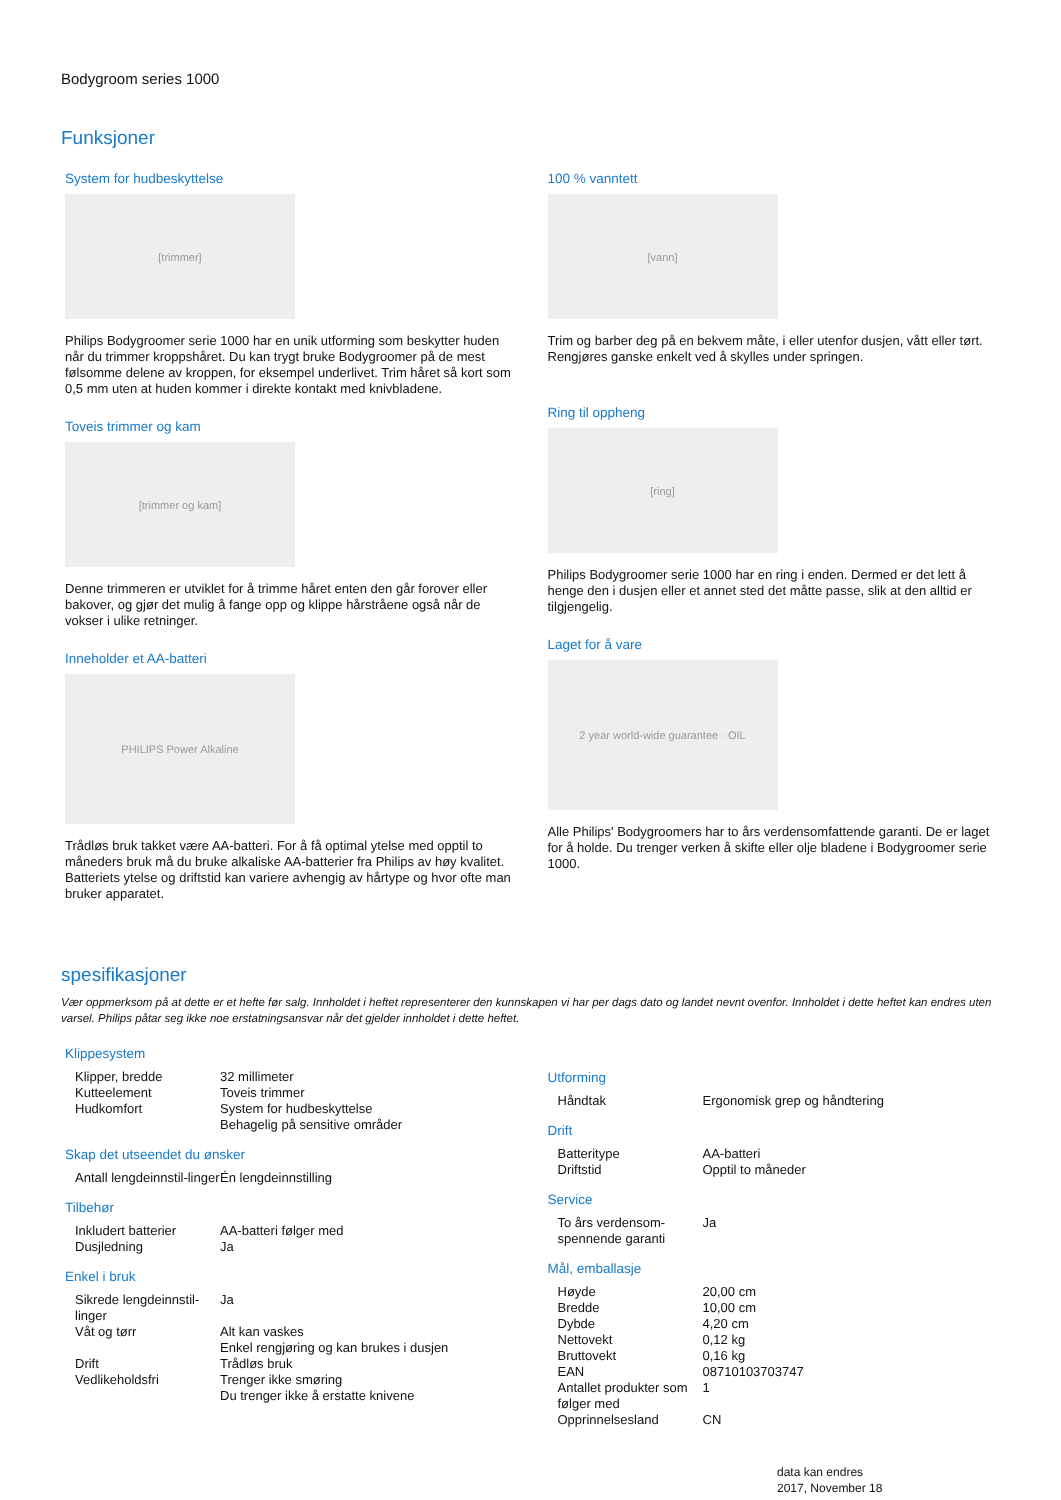Bodygroom series 1000
Funksjoner
System for hudbeskyttelse
[trimmer]
Philips Bodygroomer serie 1000 har en unik utforming som beskytter huden når du trimmer kroppshåret. Du kan trygt bruke Bodygroomer på de mest følsomme delene av kroppen, for eksempel underlivet. Trim håret så kort som 0,5 mm uten at huden kommer i direkte kontakt med knivbladene.
Toveis trimmer og kam
[trimmer og kam]
Denne trimmeren er utviklet for å trimme håret enten den går forover eller bakover, og gjør det mulig å fange opp og klippe hårstråene også når de vokser i ulike retninger.
Inneholder et AA-batteri
PHILIPS Power Alkaline
Trådløs bruk takket være AA-batteri. For å få optimal ytelse med opptil to måneders bruk må du bruke alkaliske AA-batterier fra Philips av høy kvalitet. Batteriets ytelse og driftstid kan variere avhengig av hårtype og hvor ofte man bruker apparatet.
100 % vanntett
[vann]
Trim og barber deg på en bekvem måte, i eller utenfor dusjen, vått eller tørt. Rengjøres ganske enkelt ved å skylles under springen.
Ring til oppheng
[ring]
Philips Bodygroomer serie 1000 har en ring i enden. Dermed er det lett å henge den i dusjen eller et annet sted det måtte passe, slik at den alltid er tilgjengelig.
Laget for å vare
2 year world-wide guarantee · OIL
Alle Philips' Bodygroomers har to års verdensomfattende garanti. De er laget for å holde. Du trenger verken å skifte eller olje bladene i Bodygroomer serie 1000.
spesifikasjoner
Vær oppmerksom på at dette er et hefte før salg. Innholdet i heftet representerer den kunnskapen vi har per dags dato og landet nevnt ovenfor. Innholdet i dette heftet kan endres uten varsel. Philips påtar seg ikke noe erstatningsansvar når det gjelder innholdet i dette heftet.
Klippesystem
| Klipper, bredde | 32 millimeter |
| Kutteelement | Toveis trimmer |
| Hudkomfort | System for hudbeskyttelse Behagelig på sensitive områder |
Skap det utseendet du ønsker
| Antall lengdeinnstil-linger | Én lengdeinnstilling |
Tilbehør
| Inkludert batterier | AA-batteri følger med |
| Dusjledning | Ja |
Enkel i bruk
| Sikrede lengdeinnstil-linger | Ja |
| Våt og tørr | Alt kan vaskes Enkel rengjøring og kan brukes i dusjen |
| Drift | Trådløs bruk |
| Vedlikeholdsfri | Trenger ikke smøring Du trenger ikke å erstatte knivene |
Utforming
| Håndtak | Ergonomisk grep og håndtering |
Drift
| Batteritype | AA-batteri |
| Driftstid | Opptil to måneder |
Service
| To års verdensom-spennende garanti | Ja |
Mål, emballasje
| Høyde | 20,00 cm |
| Bredde | 10,00 cm |
| Dybde | 4,20 cm |
| Nettovekt | 0,12 kg |
| Bruttovekt | 0,16 kg |
| EAN | 08710103703747 |
| Antallet produkter som følger med | 1 |
| Opprinnelsesland | CN |
data kan endres
2017, November 18